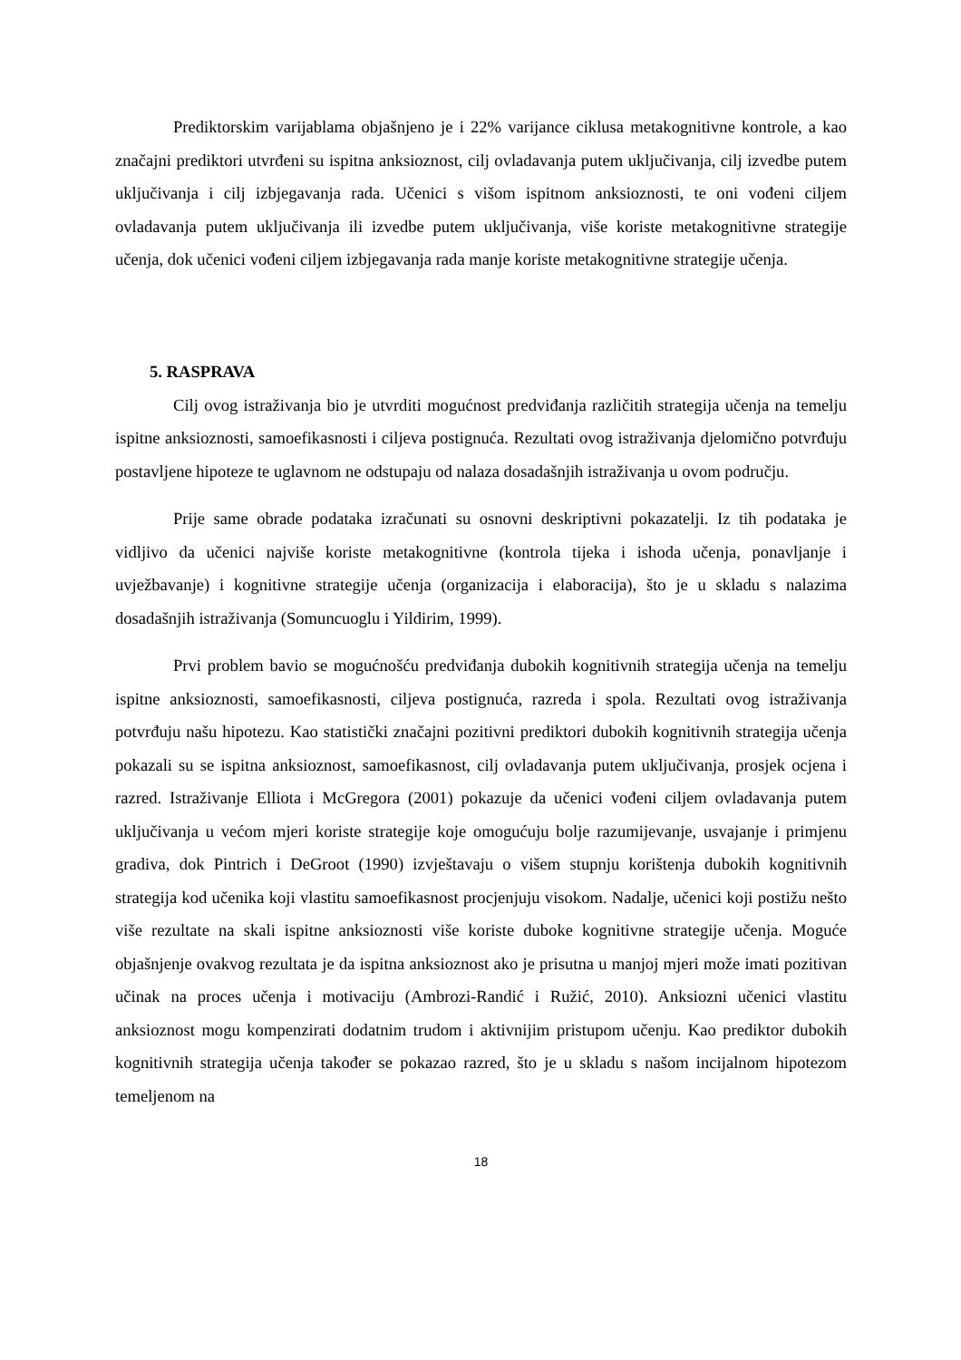Prediktorskim varijablama objašnjeno je i 22% varijance ciklusa metakognitivne kontrole, a kao značajni prediktori utvrđeni su ispitna anksioznost, cilj ovladavanja putem uključivanja, cilj izvedbe putem uključivanja i cilj izbjegavanja rada. Učenici s višom ispitnom anksioznosti, te oni vođeni ciljem ovladavanja putem uključivanja ili izvedbe putem uključivanja, više koriste metakognitivne strategije učenja, dok učenici vođeni ciljem izbjegavanja rada manje koriste metakognitivne strategije učenja.
5. RASPRAVA
Cilj ovog istraživanja bio je utvrditi mogućnost predviđanja različitih strategija učenja na temelju ispitne anksioznosti, samoefikasnosti i ciljeva postignuća. Rezultati ovog istraživanja djelomično potvrđuju postavljene hipoteze te uglavnom ne odstupaju od nalaza dosadašnjih istraživanja u ovom području.
Prije same obrade podataka izračunati su osnovni deskriptivni pokazatelji. Iz tih podataka je vidljivo da učenici najviše koriste metakognitivne (kontrola tijeka i ishoda učenja, ponavljanje i uvježbavanje) i kognitivne strategije učenja (organizacija i elaboracija), što je u skladu s nalazima dosadašnjih istraživanja (Somuncuoglu i Yildirim, 1999).
Prvi problem bavio se mogućnošću predviđanja dubokih kognitivnih strategija učenja na temelju ispitne anksioznosti, samoefikasnosti, ciljeva postignuća, razreda i spola. Rezultati ovog istraživanja potvrđuju našu hipotezu. Kao statistički značajni pozitivni prediktori dubokih kognitivnih strategija učenja pokazali su se ispitna anksioznost, samoefikasnost, cilj ovladavanja putem uključivanja, prosjek ocjena i razred. Istraživanje Elliota i McGregora (2001) pokazuje da učenici vođeni ciljem ovladavanja putem uključivanja u većom mjeri koriste strategije koje omogućuju bolje razumijevanje, usvajanje i primjenu gradiva, dok Pintrich i DeGroot (1990) izvještavaju o višem stupnju korištenja dubokih kognitivnih strategija kod učenika koji vlastitu samoefikasnost procjenjuju visokom. Nadalje, učenici koji postižu nešto više rezultate na skali ispitne anksioznosti više koriste duboke kognitivne strategije učenja. Moguće objašnjenje ovakvog rezultata je da ispitna anksioznost ako je prisutna u manjoj mjeri može imati pozitivan učinak na proces učenja i motivaciju (Ambrozi-Randić i Ružić, 2010). Anksiozni učenici vlastitu anksioznost mogu kompenzirati dodatnim trudom i aktivnijim pristupom učenju. Kao prediktor dubokih kognitivnih strategija učenja također se pokazao razred, što je u skladu s našom incijalnom hipotezom temeljenom na
18